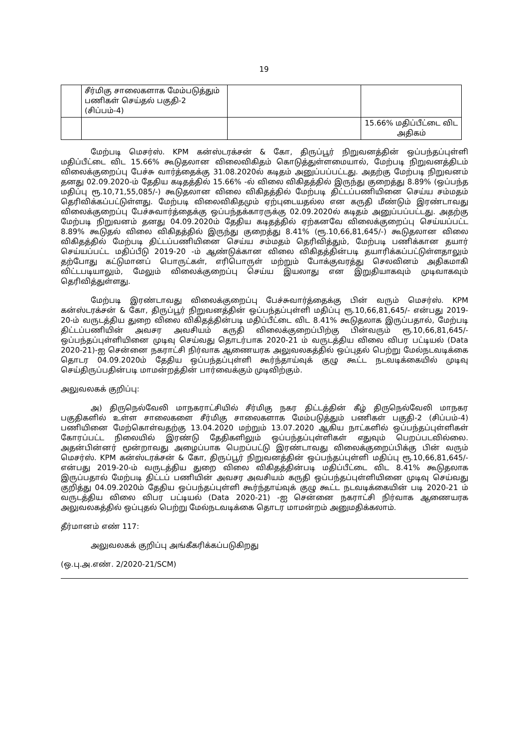19
| | சீர்மிகு சாலைகளாக மேம்படுத்தும் பணிகள் செய்தல் பகுதி-2 (சிப்பம்-4) | | |
| | | | 15.66% மதிப்பீட்டை விட அதிகம் |
மேற்படி மெசர்ஸ். KPM கன்ஸ்டரக்சன் & கோ, திருப்பூர் நிறுவனத்தின் ஒப்பந்தப்புள்ளி மதிப்பீட்டை விட 15.66% கூடுதலான விலைவிகிதம் கொடுத்துள்ளமையால், மேற்படி நிறுவனத்திடம் விலைக்குறைப்பு பேச்சு வார்த்தைக்கு 31.08.2020ல் கடிதம் அனுப்பப்பட்டது. அதற்கு மேற்படி நிறுவனம் தனது 02.09.2020-ம் தேதிய கடிதத்தில் 15.66% -ல் விலை விகிதத்தில் இருந்து குறைத்து 8.89% (ஒப்பந்த மதிப்பு ரூ.10,71,55,085/-) கூடுதலான விலை விகிதத்தில் மேற்படி திட்டப்பணியினை செய்ய சம்மதம் தெரிவிக்கப்பட்டுள்ளது. மேற்படி விலைவிகிதமும் ஏற்புடையதல்ல என கருதி மீண்டும் இரண்டாவது விலைக்குறைப்பு பேச்சுவார்த்தைக்கு ஒப்பந்தக்காரருக்கு 02.09.2020ல் கடிதம் அனுப்பப்பட்டது. அதற்கு மேற்படி நிறுவனம் தனது 04.09.2020ம் தேதிய கடிதத்தில் ஏற்கனவே விலைக்குறைப்பு செய்யப்பட்ட 8.89% கூடுதல் விலை விகிதத்தில் இருந்து குறைத்து 8.41% (ரூ.10,66,81,645/-) கூடுதலான விலை விகிதத்தில் மேற்படி திட்டப்பணியினை செய்ய சம்மதம் தெரிவித்தும், மேற்படி பணிக்கான தயார் செய்யப்பட்ட மதிப்பீடு 2019-20 -ம் ஆண்டுக்கான விலை விகிதத்தின்படி தயாரிக்கப்பட்டுள்ளதாலும் தற்போது கட்டுமானப் பொருட்கள், எரிபொருள் மற்றும் போக்குவரத்து செலவினம் அதிகமாகி விட்டபடியாலும், மேலும் விலைக்குறைப்பு செய்ய இயலாது என இறுதியாகவும் முடிவாகவும் தெரிவித்துள்ளது.
மேற்படி இரண்டாவது விலைக்குறைப்பு பேச்சுவார்த்தைக்கு பின் வரும் மெசர்ஸ். KPM கன்ஸ்டரக்சன் & கோ, திருப்பூர் நிறுவனத்தின் ஒப்பந்தப்புள்ளி மதிப்பு ரூ.10,66,81,645/- என்பது 2019-20-ம் வருடத்திய துறை விலை விகிதத்தின்படி மதிப்பீட்டை விட 8.41% கூடுதலாக இருப்பதால், மேற்படி திட்டப்பணியின் அவசர அவசியம் கருதி விலைக்குறைப்பிற்கு பின்வரும் ரூ.10,66,81,645/- ஒப்பந்தப்புள்ளியினை முடிவு செய்வது தொடர்பாக 2020-21 ம் வருடத்திய விலை விபர பட்டியல் (Data 2020-21)-ஐ சென்னை நகராட்சி நிர்வாக ஆணையரக அலுவலகத்தில் ஒப்புதல் பெற்று மேல்நடவடிக்கை தொடர 04.09.2020ம் தேதிய ஒப்பந்தப்புள்ளி கூர்ந்தாய்வுக் குழு கூட்ட நடவடிக்கையில் முடிவு செய்திருப்பதின்படி மாமன்றத்தின் பார்வைக்கும் முடிவிற்கும்.
அலுவலகக் குறிப்பு:
அ) திருநெல்வேலி மாநகராட்சியில் சீர்மிகு நகர திட்டத்தின் கீழ் திருநெல்வேலி மாநகர பகுதிகளில் உள்ள சாலைகளை சீர்மிகு சாலைகளாக மேம்படுத்தும் பணிகள் பகுதி-2 (சிப்பம்-4) பணியினை மேற்கொள்வதற்கு 13.04.2020 மற்றும் 13.07.2020 ஆகிய நாட்களில் ஒப்பந்தப்புள்ளிகள் கோரப்பட்ட நிலையில் இரண்டு தேதிகளிலும் ஒப்பந்தப்புள்ளிகள் எதுவும் பெறப்படவில்லை. அதன்பின்னர் மூன்றாவது அழைப்பாக பெறப்பட்டு இரண்டாவது விலைக்குறைப்பிக்கு பின் வரும் மெசர்ஸ். KPM கன்ஸ்டரக்சன் & கோ, திருப்பூர் நிறுவனத்தின் ஒப்பந்தப்புள்ளி மதிப்பு ரூ.10,66,81,645/- என்பது 2019-20-ம் வருடத்திய துறை விலை விகிதத்தின்படி மதிப்பீட்டை விட 8.41% கூடுதலாக இருப்பதால் மேற்படி திட்டப் பணியின் அவசர அவசியம் கருதி ஒப்பந்தப்புள்ளியினை முடிவு செய்வது குறித்து 04.09.2020ம் தேதிய ஒப்பந்தப்புள்ளி கூர்ந்தாய்வுக் குழு கூட்ட நடவடிக்கையின் படி 2020-21 ம் வருடத்திய விலை விபர பட்டியல் (Data 2020-21) -ஐ சென்னை நகராட்சி நிர்வாக ஆணையரக அலுவலகத்தில் ஒப்புதல் பெற்று மேல்நடவடிக்கை தொடர மாமன்றம் அனுமதிக்கலாம்.
தீர்மானம் எண் 117:
அலுவலகக் குறிப்பு அங்கீகரிக்கப்படுகிறது
(ஒ.பு.அ.எண். 2/2020-21/SCM)